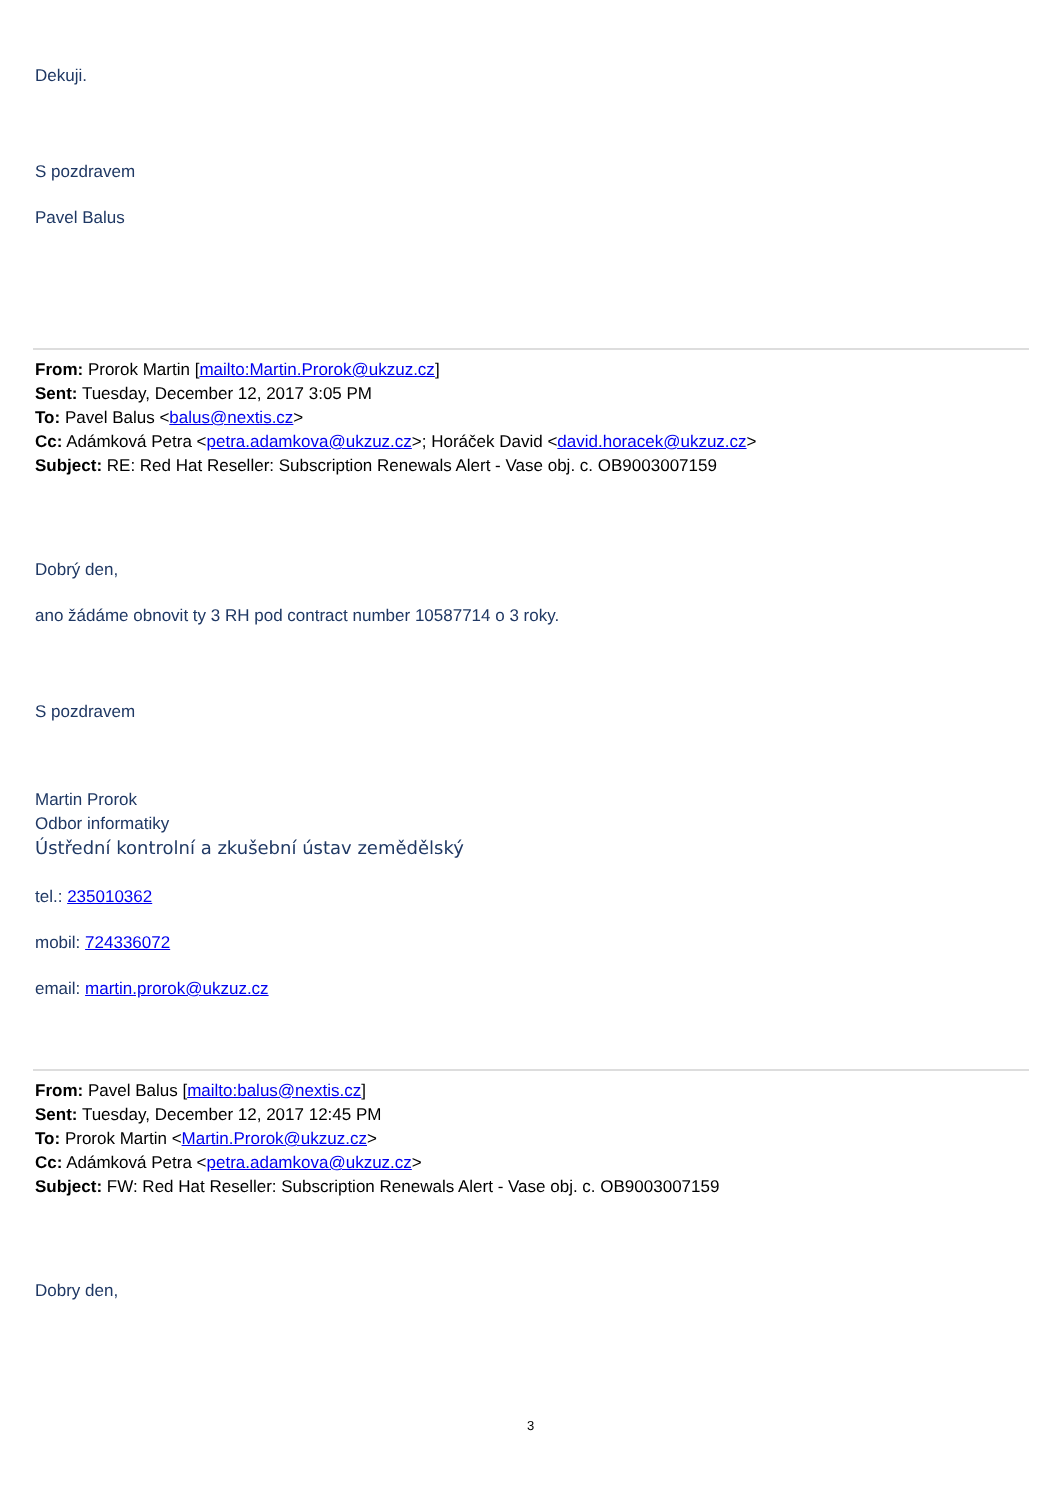Dekuji.
S pozdravem
Pavel Balus
From: Prorok Martin [mailto:Martin.Prorok@ukzuz.cz]
Sent: Tuesday, December 12, 2017 3:05 PM
To: Pavel Balus <balus@nextis.cz>
Cc: Adámková Petra <petra.adamkova@ukzuz.cz>; Horáček David <david.horacek@ukzuz.cz>
Subject: RE: Red Hat Reseller: Subscription Renewals Alert - Vase obj. c. OB9003007159
Dobrý den,
ano žádáme obnovit ty 3 RH pod contract number 10587714 o 3 roky.
S pozdravem
Martin Prorok
Odbor informatiky
Ústřední kontrolní a zkušební ústav zemědělský
tel.: 235010362
mobil: 724336072
email: martin.prorok@ukzuz.cz
From: Pavel Balus [mailto:balus@nextis.cz]
Sent: Tuesday, December 12, 2017 12:45 PM
To: Prorok Martin <Martin.Prorok@ukzuz.cz>
Cc: Adámková Petra <petra.adamkova@ukzuz.cz>
Subject: FW: Red Hat Reseller: Subscription Renewals Alert - Vase obj. c. OB9003007159
Dobry den,
3